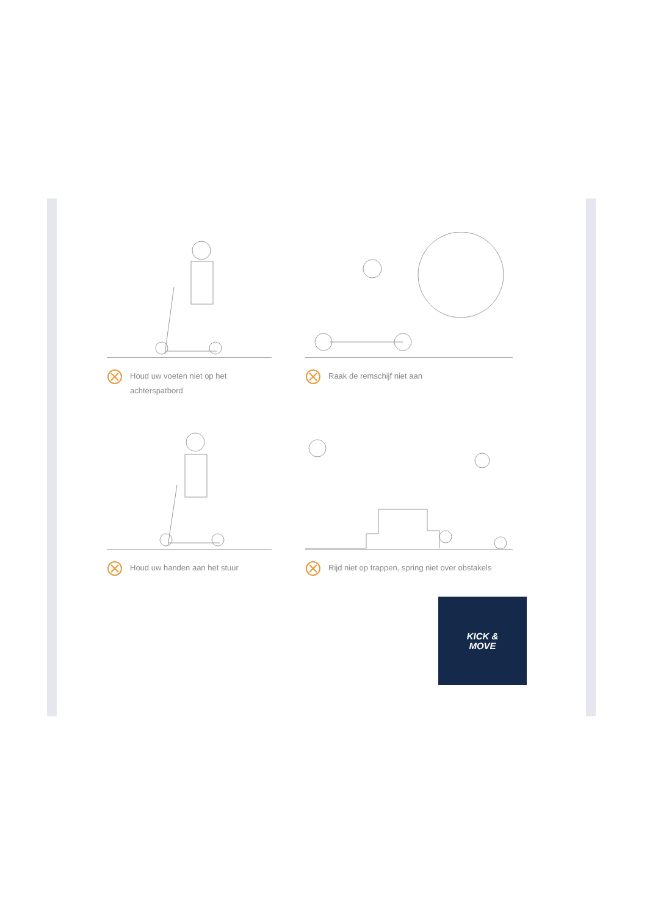Houd uw voeten niet op het achterspatbord
Raak de remschijf niet aan
Houd uw handen aan het stuur
Rijd niet op trappen, spring niet over obstakels
KICK &
MOVE